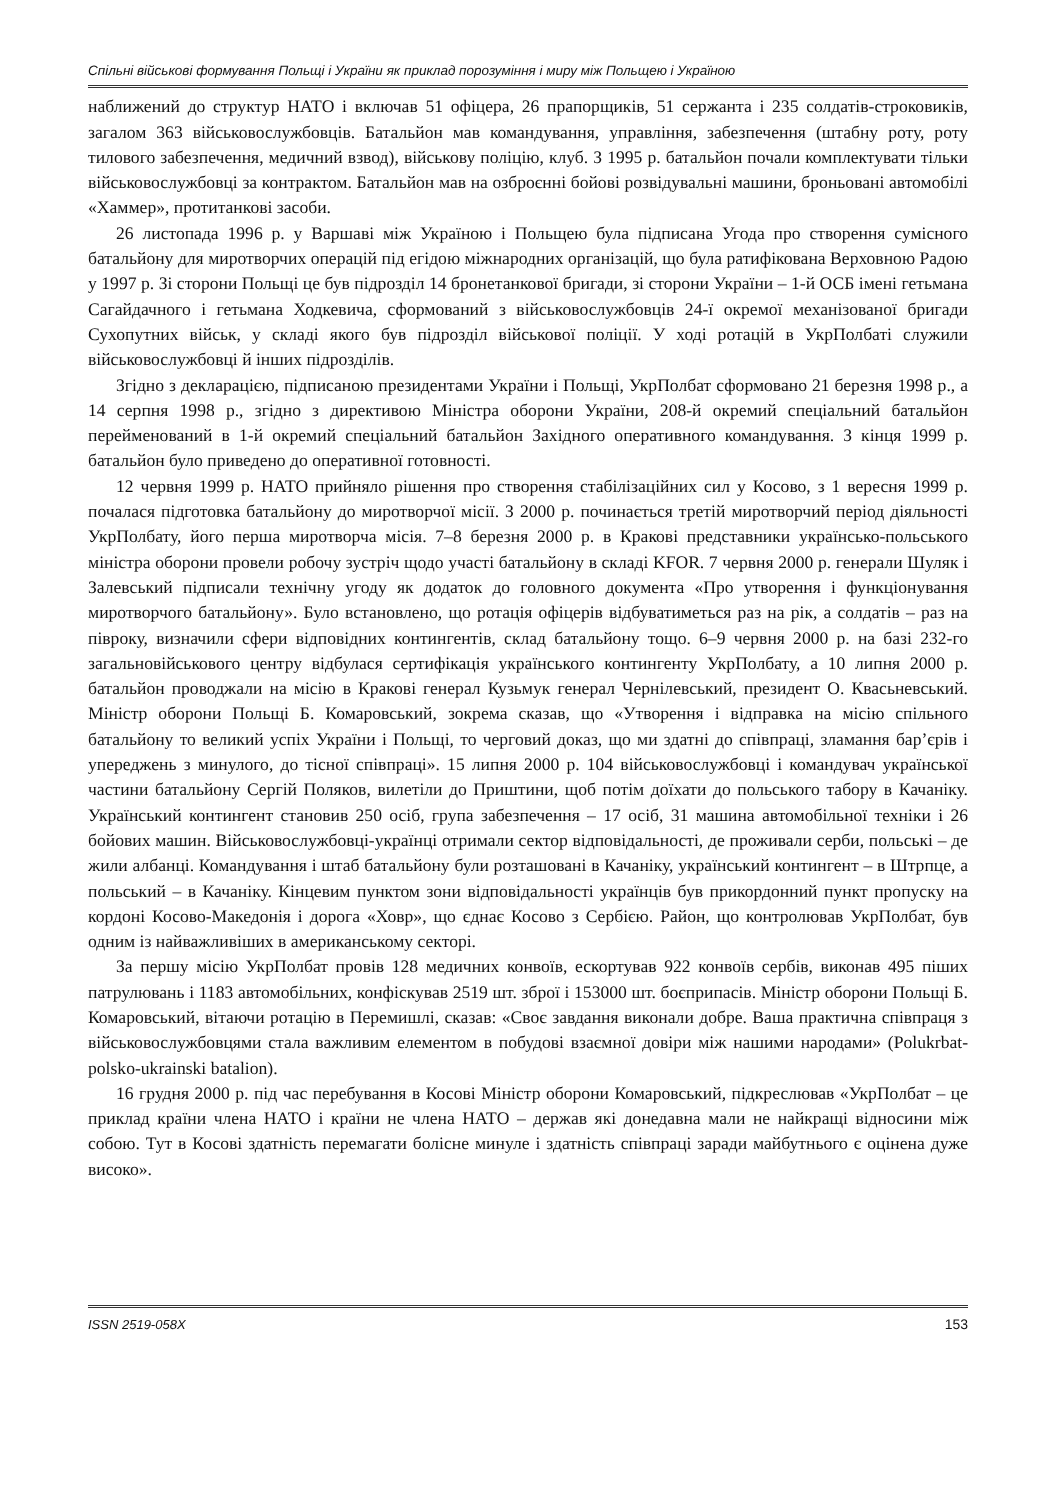Спільні військові формування Польщі і України як приклад порозуміння і миру між Польщею і Україною
наближений до структур НАТО і включав 51 офіцера, 26 прапорщиків, 51 сержанта і 235 солдатів-строковиків, загалом 363 військовослужбовців. Батальйон мав командування, управління, забезпечення (штабну роту, роту тилового забезпечення, медичний взвод), військову поліцію, клуб. З 1995 р. батальйон почали комплектувати тільки військовослужбовці за контрактом. Батальйон мав на озброєнні бойові розвідувальні машини, броньовані автомобілі «Хаммер», протитанкові засоби.
26 листопада 1996 р. у Варшаві між Україною і Польщею була підписана Угода про створення сумісного батальйону для миротворчих операцій під егідою міжнародних організацій, що була ратифікована Верховною Радою у 1997 р. Зі сторони Польщі це був підрозділ 14 бронетанкової бригади, зі сторони України – 1-й ОСБ імені гетьмана Сагайдачного і гетьмана Ходкевича, сформований з військовослужбовців 24-ї окремої механізованої бригади Сухопутних військ, у складі якого був підрозділ військової поліції. У ході ротацій в УкрПолбаті служили військовослужбовці й інших підрозділів.
Згідно з декларацією, підписаною президентами України і Польщі, УкрПолбат сформовано 21 березня 1998 р., а 14 серпня 1998 р., згідно з директивою Міністра оборони України, 208-й окремий спеціальний батальйон перейменований в 1-й окремий спеціальний батальйон Західного оперативного командування. З кінця 1999 р. батальйон було приведено до оперативної готовності.
12 червня 1999 р. НАТО прийняло рішення про створення стабілізаційних сил у Косово, з 1 вересня 1999 р. почалася підготовка батальйону до миротворчої місії. З 2000 р. починається третій миротворчий період діяльності УкрПолбату, його перша миротворча місія. 7–8 березня 2000 р. в Кракові представники українсько-польського міністра оборони провели робочу зустріч щодо участі батальйону в складі KFOR. 7 червня 2000 р. генерали Шуляк і Залевський підписали технічну угоду як додаток до головного документа «Про утворення і функціонування миротворчого батальйону». Було встановлено, що ротація офіцерів відбуватиметься раз на рік, а солдатів – раз на півроку, визначили сфери відповідних контингентів, склад батальйону тощо. 6–9 червня 2000 р. на базі 232-го загальновійськового центру відбулася сертифікація українського контингенту УкрПолбату, а 10 липня 2000 р. батальйон проводжали на місію в Кракові генерал Кузьмук генерал Чернілевський, президент О. Квасьневський. Міністр оборони Польщі Б. Комаровський, зокрема сказав, що «Утворення і відправка на місію спільного батальйону то великий успіх України і Польщі, то черговий доказ, що ми здатні до співпраці, зламання бар’єрів і упереджень з минулого, до тісної співпраці». 15 липня 2000 р. 104 військовослужбовці і командувач української частини батальйону Сергій Поляков, вилетіли до Приштини, щоб потім доїхати до польського табору в Качаніку. Український контингент становив 250 осіб, група забезпечення – 17 осіб, 31 машина автомобільної техніки і 26 бойових машин. Військовослужбовці-українці отримали сектор відповідальності, де проживали серби, польські – де жили албанці. Командування і штаб батальйону були розташовані в Качаніку, український контингент – в Штрпце, а польський – в Качаніку. Кінцевим пунктом зони відповідальності українців був прикордонний пункт пропуску на кордоні Косово-Македонія і дорога «Ховр», що єднає Косово з Сербією. Район, що контролював УкрПолбат, був одним із найважливіших в американському секторі.
За першу місію УкрПолбат провів 128 медичних конвоїв, ескортував 922 конвоїв сербів, виконав 495 піших патрулювань і 1183 автомобільних, конфіскував 2519 шт. зброї і 153000 шт. боєприпасів. Міністр оборони Польщі Б. Комаровський, вітаючи ротацію в Перемишлі, сказав: «Своє завдання виконали добре. Ваша практична співпраця з військовослужбовцями стала важливим елементом в побудові взаємної довіри між нашими народами» (Polukrbat-polsko-ukrainski batalion).
16 грудня 2000 р. під час перебування в Косові Міністр оборони Комаровський, підкреслював «УкрПолбат – це приклад країни члена НАТО і країни не члена НАТО – держав які донедавна мали не найкращі відносини між собою. Тут в Косові здатність перемагати болісне минуле і здатність співпраці заради майбутнього є оцінена дуже високо».
ISSN 2519-058X 153